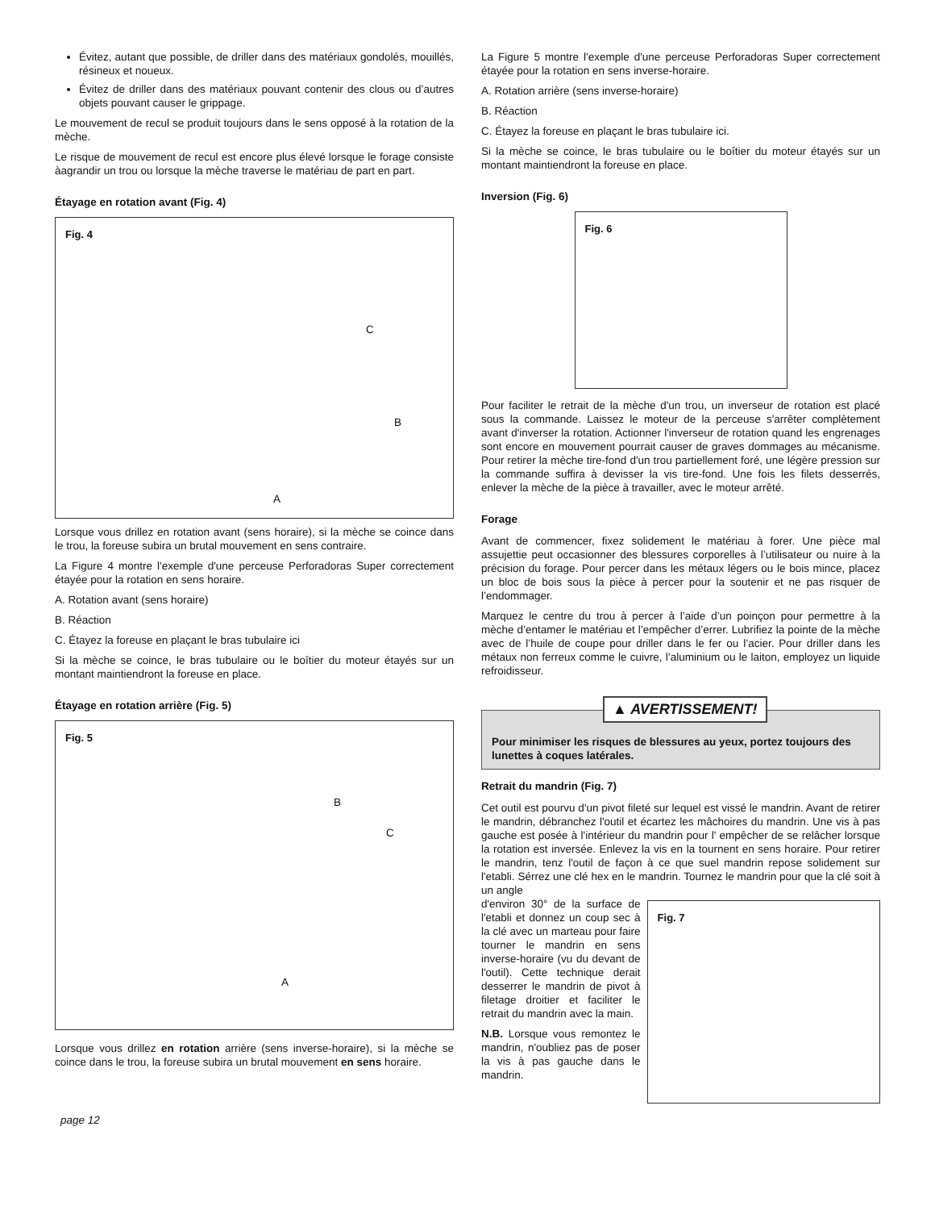Évitez, autant que possible, de driller dans des matériaux gondolés, mouillés, résineux et noueux.
Évitez de driller dans des matériaux pouvant contenir des clous ou d’autres objets pouvant causer le grippage.
Le mouvement de recul se produit toujours dans le sens opposé à la rotation de la mèche.
Le risque de mouvement de recul est encore plus élevé lorsque le forage consiste àagrandir un trou ou lorsque la mèche traverse le matériau de part en part.
Étayage en rotation avant (Fig. 4)
Fig. 4
C
B
A
Lorsque vous drillez en rotation avant (sens horaire), si la mèche se coince dans le trou, la foreuse subira un brutal mouvement en sens contraire.
La Figure 4 montre l'exemple d'une perceuse Perforadoras Super correctement étayée pour la rotation en sens horaire.
A. Rotation avant (sens horaire)
B. Réaction
C. Étayez la foreuse en plaçant le bras tubulaire ici
Si la mèche se coince, le bras tubulaire ou le boîtier du moteur étayés sur un montant maintiendront la foreuse en place.
Étayage en rotation arrière (Fig. 5)
Fig. 5
B
C
A
Lorsque vous drillez en rotation arrière (sens inverse-horaire), si la mèche se coince dans le trou, la foreuse subira un brutal mouvement en sens horaire.
La Figure 5 montre l'exemple d'une perceuse Perforadoras Super correctement étayée pour la rotation en sens inverse-horaire.
A. Rotation arrière (sens inverse-horaire)
B. Réaction
C. Étayez la foreuse en plaçant le bras tubulaire ici.
Si la mèche se coince, le bras tubulaire ou le boîtier du moteur étayés sur un montant maintiendront la foreuse en place.
Inversion (Fig. 6)
Fig. 6
Pour faciliter le retrait de la mèche d'un trou, un inverseur de rotation est placé sous la commande. Laissez le moteur de la perceuse s'arrêter complètement avant d'inverser la rotation. Actionner l'inverseur de rotation quand les engrenages sont encore en mouvement pourrait causer de graves dommages au mécanisme. Pour retirer la mèche tire-fond d'un trou partiellement foré, une légère pression sur la commande suffira à devisser la vis tire-fond. Une fois les filets desserrés, enlever la mèche de la pièce à travailler, avec le moteur arrêté.
Forage
Avant de commencer, fixez solidement le matériau à forer. Une pièce mal assujettie peut occasionner des blessures corporelles à l’utilisateur ou nuire à la précision du forage. Pour percer dans les métaux légers ou le bois mince, placez un bloc de bois sous la pièce à percer pour la soutenir et ne pas risquer de l’endommager.
Marquez le centre du trou à percer à l’aide d’un poinçon pour permettre à la mèche d’entamer le matériau et l’empêcher d’errer. Lubrifiez la pointe de la mèche avec de l’huile de coupe pour driller dans le fer ou l’acier. Pour driller dans les métaux non ferreux comme le cuivre, l’aluminium ou le laiton, employez un liquide refroidisseur.
▲ AVERTISSEMENT!
Pour minimiser les risques de blessures au yeux, portez toujours des lunettes à coques latérales.
Retrait du mandrin (Fig. 7)
Cet outil est pourvu d'un pivot fileté sur lequel est vissé le mandrin. Avant de retirer le mandrin, débranchez l'outil et écartez les mâchoires du mandrin. Une vis à pas gauche est posée à l'intérieur du mandrin pour l' empêcher de se relâcher lorsque la rotation est inversée. Enlevez la vis en la tournent en sens horaire. Pour retirer le mandrin, tenz l'outil de façon à ce que suel mandrin repose solidement sur l'etabli. Sérrez une clé hex en le mandrin. Tournez le mandrin pour que la clé soit à un angle
d'environ 30° de la surface de l'etabli et donnez un coup sec à la clé avec un marteau pour faire tourner le mandrin en sens inverse-horaire (vu du devant de l'outil). Cette technique derait desserrer le mandrin de pivot à filetage droitier et faciliter le retrait du mandrin avec la main.
N.B. Lorsque vous remontez le mandrin, n'oubliez pas de poser la vis à pas gauche dans le mandrin.
Fig. 7
page 12